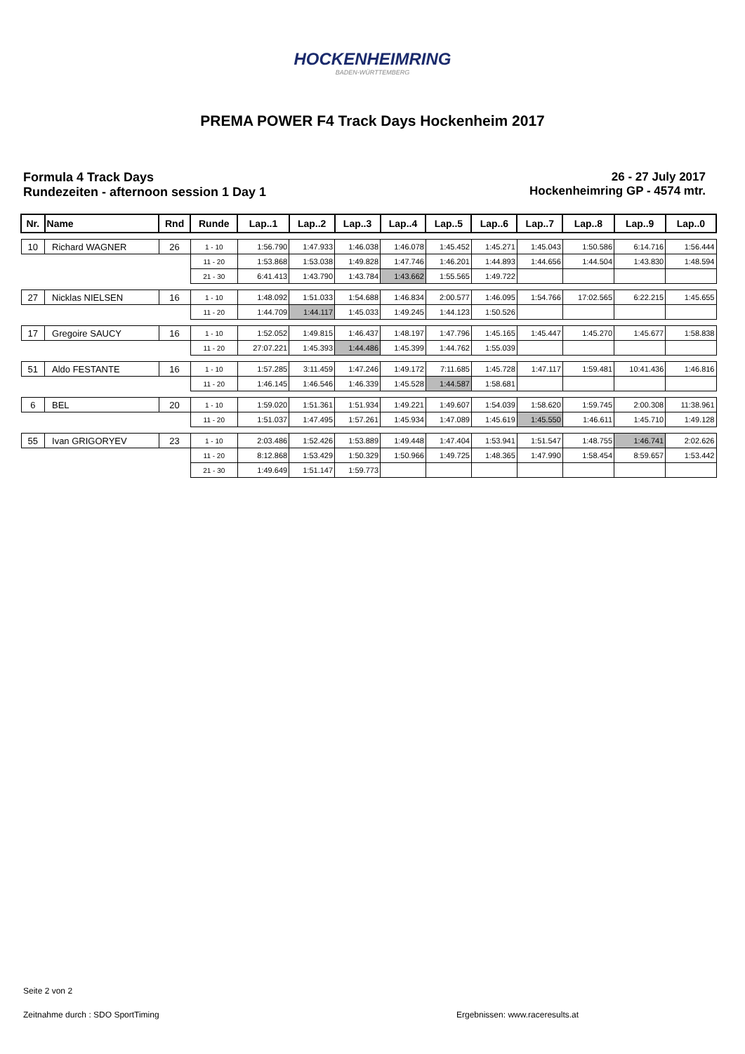HOCKENHEIMRING
BADEN-WÜRTTEMBERG
PREMA POWER F4 Track Days Hockenheim 2017
Formula 4 Track Days
Rundezeiten - afternoon session 1 Day 1
26 - 27 July 2017
Hockenheimring GP - 4574 mtr.
| Nr. | Name | Rnd | Runde | Lap..1 | Lap..2 | Lap..3 | Lap..4 | Lap..5 | Lap..6 | Lap..7 | Lap..8 | Lap..9 | Lap..0 |
| --- | --- | --- | --- | --- | --- | --- | --- | --- | --- | --- | --- | --- | --- |
| 10 | Richard WAGNER | 26 | 1 - 10 | 1:56.790 | 1:47.933 | 1:46.038 | 1:46.078 | 1:45.452 | 1:45.271 | 1:45.043 | 1:50.586 | 6:14.716 | 1:56.444 |
| | | | 11 - 20 | 1:53.868 | 1:53.038 | 1:49.828 | 1:47.746 | 1:46.201 | 1:44.893 | 1:44.656 | 1:44.504 | 1:43.830 | 1:48.594 |
| | | | 21 - 30 | 6:41.413 | 1:43.790 | 1:43.784 | 1:43.662 | 1:55.565 | 1:49.722 | | | | |
| 27 | Nicklas NIELSEN | 16 | 1 - 10 | 1:48.092 | 1:51.033 | 1:54.688 | 1:46.834 | 2:00.577 | 1:46.095 | 1:54.766 | 17:02.565 | 6:22.215 | 1:45.655 |
| | | | 11 - 20 | 1:44.709 | 1:44.117 | 1:45.033 | 1:49.245 | 1:44.123 | 1:50.526 | | | | |
| 17 | Gregoire SAUCY | 16 | 1 - 10 | 1:52.052 | 1:49.815 | 1:46.437 | 1:48.197 | 1:47.796 | 1:45.165 | 1:45.447 | 1:45.270 | 1:45.677 | 1:58.838 |
| | | | 11 - 20 | 27:07.221 | 1:45.393 | 1:44.486 | 1:45.399 | 1:44.762 | 1:55.039 | | | | |
| 51 | Aldo FESTANTE | 16 | 1 - 10 | 1:57.285 | 3:11.459 | 1:47.246 | 1:49.172 | 7:11.685 | 1:45.728 | 1:47.117 | 1:59.481 | 10:41.436 | 1:46.816 |
| | | | 11 - 20 | 1:46.145 | 1:46.546 | 1:46.339 | 1:45.528 | 1:44.587 | 1:58.681 | | | | |
| 6 | BEL | 20 | 1 - 10 | 1:59.020 | 1:51.361 | 1:51.934 | 1:49.221 | 1:49.607 | 1:54.039 | 1:58.620 | 1:59.745 | 2:00.308 | 11:38.961 |
| | | | 11 - 20 | 1:51.037 | 1:47.495 | 1:57.261 | 1:45.934 | 1:47.089 | 1:45.619 | 1:45.550 | 1:46.611 | 1:45.710 | 1:49.128 |
| 55 | Ivan GRIGORYEV | 23 | 1 - 10 | 2:03.486 | 1:52.426 | 1:53.889 | 1:49.448 | 1:47.404 | 1:53.941 | 1:51.547 | 1:48.755 | 1:46.741 | 2:02.626 |
| | | | 11 - 20 | 8:12.868 | 1:53.429 | 1:50.329 | 1:50.966 | 1:49.725 | 1:48.365 | 1:47.990 | 1:58.454 | 8:59.657 | 1:53.442 |
| | | | 21 - 30 | 1:49.649 | 1:51.147 | 1:59.773 | | | | | | | |
Seite 2 von 2
Zeitnahme durch : SDO SportTiming
Ergebnissen: www.raceresults.at